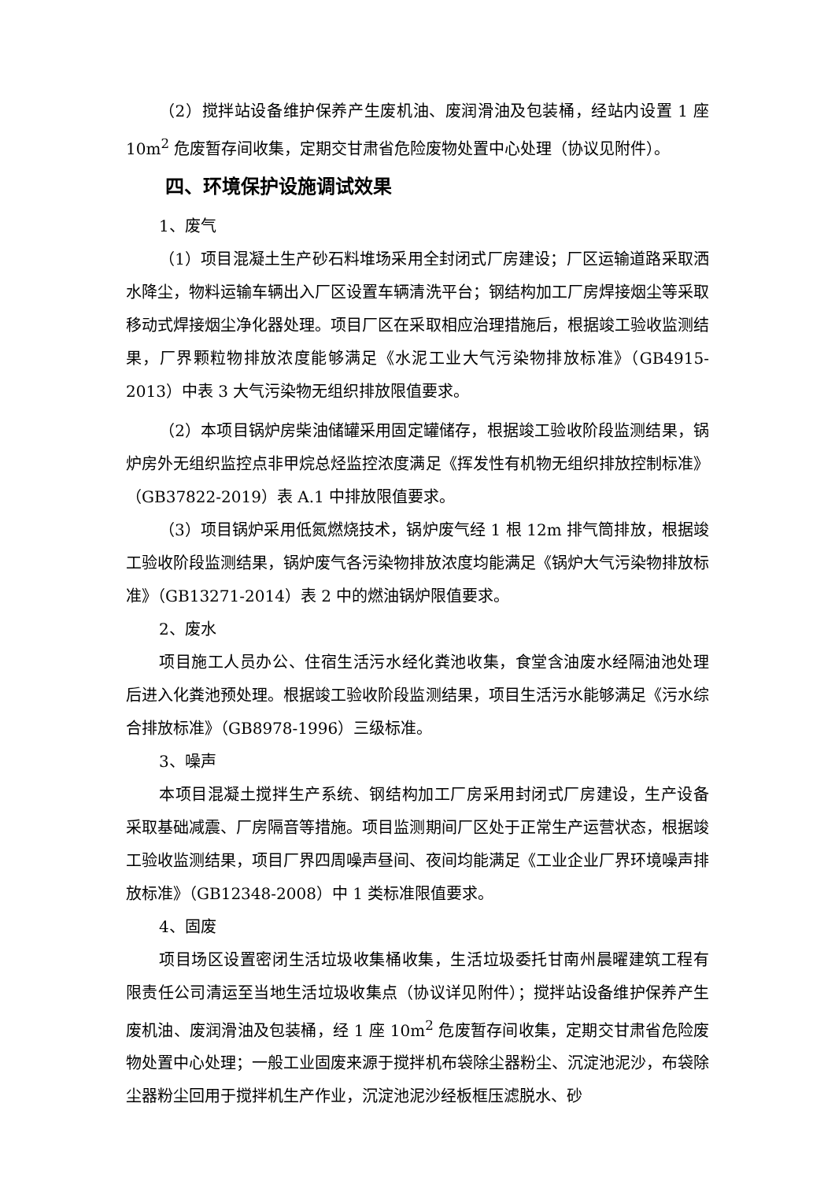（2）搅拌站设备维护保养产生废机油、废润滑油及包装桶，经站内设置 1 座 10m<sup>2</sup> 危废暂存间收集，定期交甘肃省危险废物处置中心处理（协议见附件）。
四、环境保护设施调试效果
1、废气
（1）项目混凝土生产砂石料堆场采用全封闭式厂房建设；厂区运输道路采取洒水降尘，物料运输车辆出入厂区设置车辆清洗平台；钢结构加工厂房焊接烟尘等采取移动式焊接烟尘净化器处理。项目厂区在采取相应治理措施后，根据竣工验收监测结果，厂界颗粒物排放浓度能够满足《水泥工业大气污染物排放标准》（GB4915-2013）中表 3 大气污染物无组织排放限值要求。
（2）本项目锅炉房柴油储罐采用固定罐储存，根据竣工验收阶段监测结果，锅炉房外无组织监控点非甲烷总烃监控浓度满足《挥发性有机物无组织排放控制标准》（GB37822-2019）表 A.1 中排放限值要求。
（3）项目锅炉采用低氮燃烧技术，锅炉废气经 1 根 12m 排气筒排放，根据竣工验收阶段监测结果，锅炉废气各污染物排放浓度均能满足《锅炉大气污染物排放标准》（GB13271-2014）表 2 中的燃油锅炉限值要求。
2、废水
项目施工人员办公、住宿生活污水经化粪池收集，食堂含油废水经隔油池处理后进入化粪池预处理。根据竣工验收阶段监测结果，项目生活污水能够满足《污水综合排放标准》（GB8978-1996）三级标准。
3、噪声
本项目混凝土搅拌生产系统、钢结构加工厂房采用封闭式厂房建设，生产设备采取基础减震、厂房隔音等措施。项目监测期间厂区处于正常生产运营状态，根据竣工验收监测结果，项目厂界四周噪声昼间、夜间均能满足《工业企业厂界环境噪声排放标准》（GB12348-2008）中 1 类标准限值要求。
4、固废
项目场区设置密闭生活垃圾收集桶收集，生活垃圾委托甘南州晨曜建筑工程有限责任公司清运至当地生活垃圾收集点（协议详见附件）；搅拌站设备维护保养产生废机油、废润滑油及包装桶，经 1 座 10m<sup>2</sup> 危废暂存间收集，定期交甘肃省危险废物处置中心处理；一般工业固废来源于搅拌机布袋除尘器粉尘、沉淀池泥沙，布袋除尘器粉尘回用于搅拌机生产作业，沉淀池泥沙经板框压滤脱水、砂